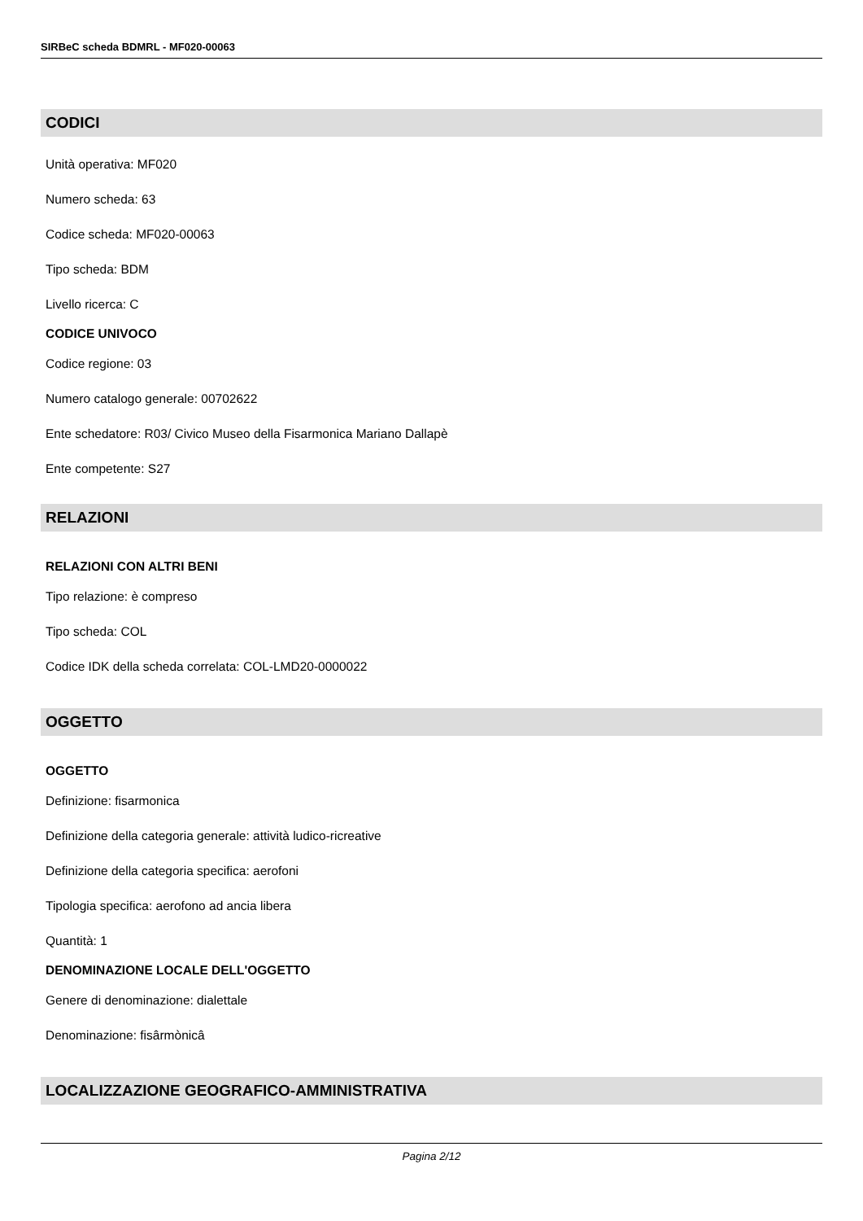SIRBeC scheda BDMRL - MF020-00063
CODICI
Unità operativa: MF020
Numero scheda: 63
Codice scheda: MF020-00063
Tipo scheda: BDM
Livello ricerca: C
CODICE UNIVOCO
Codice regione: 03
Numero catalogo generale: 00702622
Ente schedatore: R03/ Civico Museo della Fisarmonica Mariano Dallapè
Ente competente: S27
RELAZIONI
RELAZIONI CON ALTRI BENI
Tipo relazione: è compreso
Tipo scheda: COL
Codice IDK della scheda correlata: COL-LMD20-0000022
OGGETTO
OGGETTO
Definizione: fisarmonica
Definizione della categoria generale: attività ludico-ricreative
Definizione della categoria specifica: aerofoni
Tipologia specifica: aerofono ad ancia libera
Quantità: 1
DENOMINAZIONE LOCALE DELL'OGGETTO
Genere di denominazione: dialettale
Denominazione: fisârmònicâ
LOCALIZZAZIONE GEOGRAFICO-AMMINISTRATIVA
Pagina 2/12